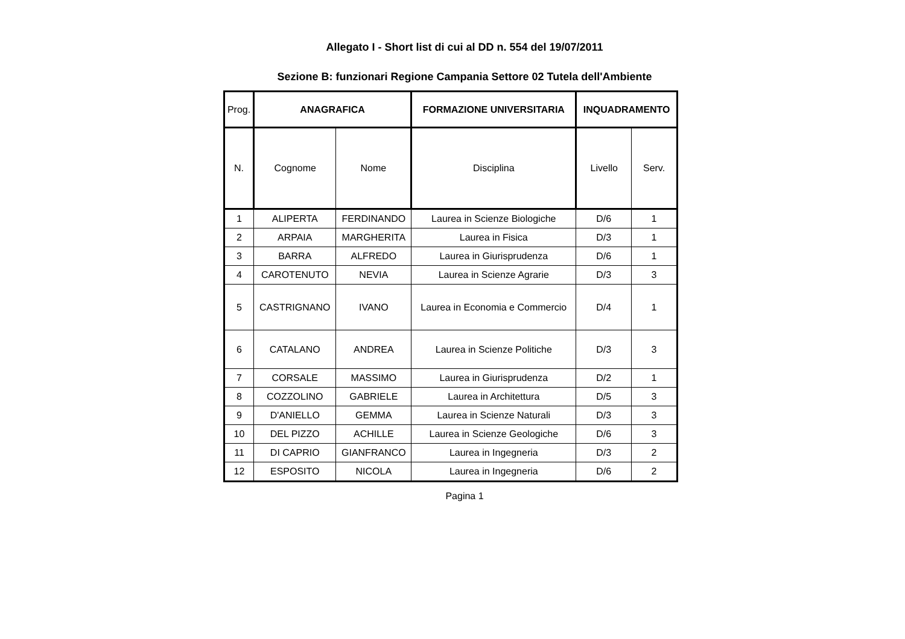Allegato I - Short list di cui al DD n. 554 del 19/07/2011
Sezione B: funzionari Regione Campania Settore 02 Tutela dell'Ambiente
| Prog. | ANAGRAFICA | | FORMAZIONE UNIVERSITARIA | INQUADRAMENTO | |
| N. | Cognome | Nome | Disciplina | Livello | Serv. |
| 1 | ALIPERTA | FERDINANDO | Laurea in Scienze Biologiche | D/6 | 1 |
| 2 | ARPAIA | MARGHERITA | Laurea in Fisica | D/3 | 1 |
| 3 | BARRA | ALFREDO | Laurea in Giurisprudenza | D/6 | 1 |
| 4 | CAROTENUTO | NEVIA | Laurea in Scienze Agrarie | D/3 | 3 |
| 5 | CASTRIGNANO | IVANO | Laurea in Economia e Commercio | D/4 | 1 |
| 6 | CATALANO | ANDREA | Laurea in Scienze Politiche | D/3 | 3 |
| 7 | CORSALE | MASSIMO | Laurea in Giurisprudenza | D/2 | 1 |
| 8 | COZZOLINO | GABRIELE | Laurea in Architettura | D/5 | 3 |
| 9 | D'ANIELLO | GEMMA | Laurea in Scienze Naturali | D/3 | 3 |
| 10 | DEL PIZZO | ACHILLE | Laurea in Scienze Geologiche | D/6 | 3 |
| 11 | DI CAPRIO | GIANFRANCO | Laurea in Ingegneria | D/3 | 2 |
| 12 | ESPOSITO | NICOLA | Laurea in Ingegneria | D/6 | 2 |
Pagina 1